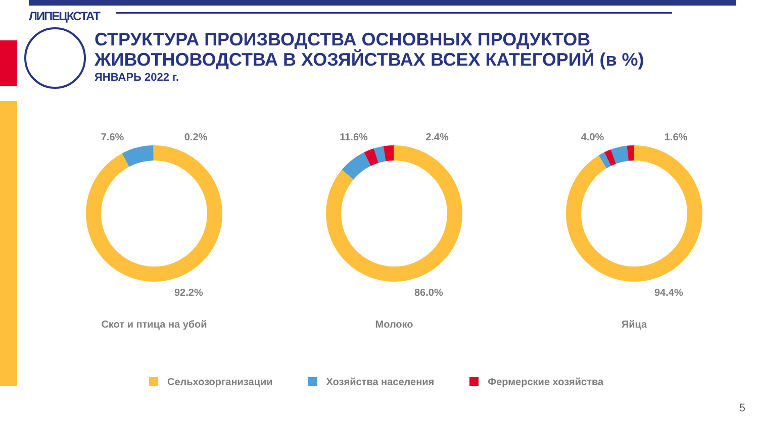ЛИПЕЦКСТАТ
СТРУКТУРА ПРОИЗВОДСТВА ОСНОВНЫХ ПРОДУКТОВ
ЖИВОТНОВОДСТВА В ХОЗЯЙСТВАХ ВСЕХ КАТЕГОРИЙ (в %)
ЯНВАРЬ 2022 г.
7.6% 0.2%
92.2%
Скот и птица на убой
11.6% 2.4%
86.0%
Молоко
4.0% 1.6%
94.4%
Яйца
Сельхозорганизации Хозяйства населения Фермерские хозяйства
5